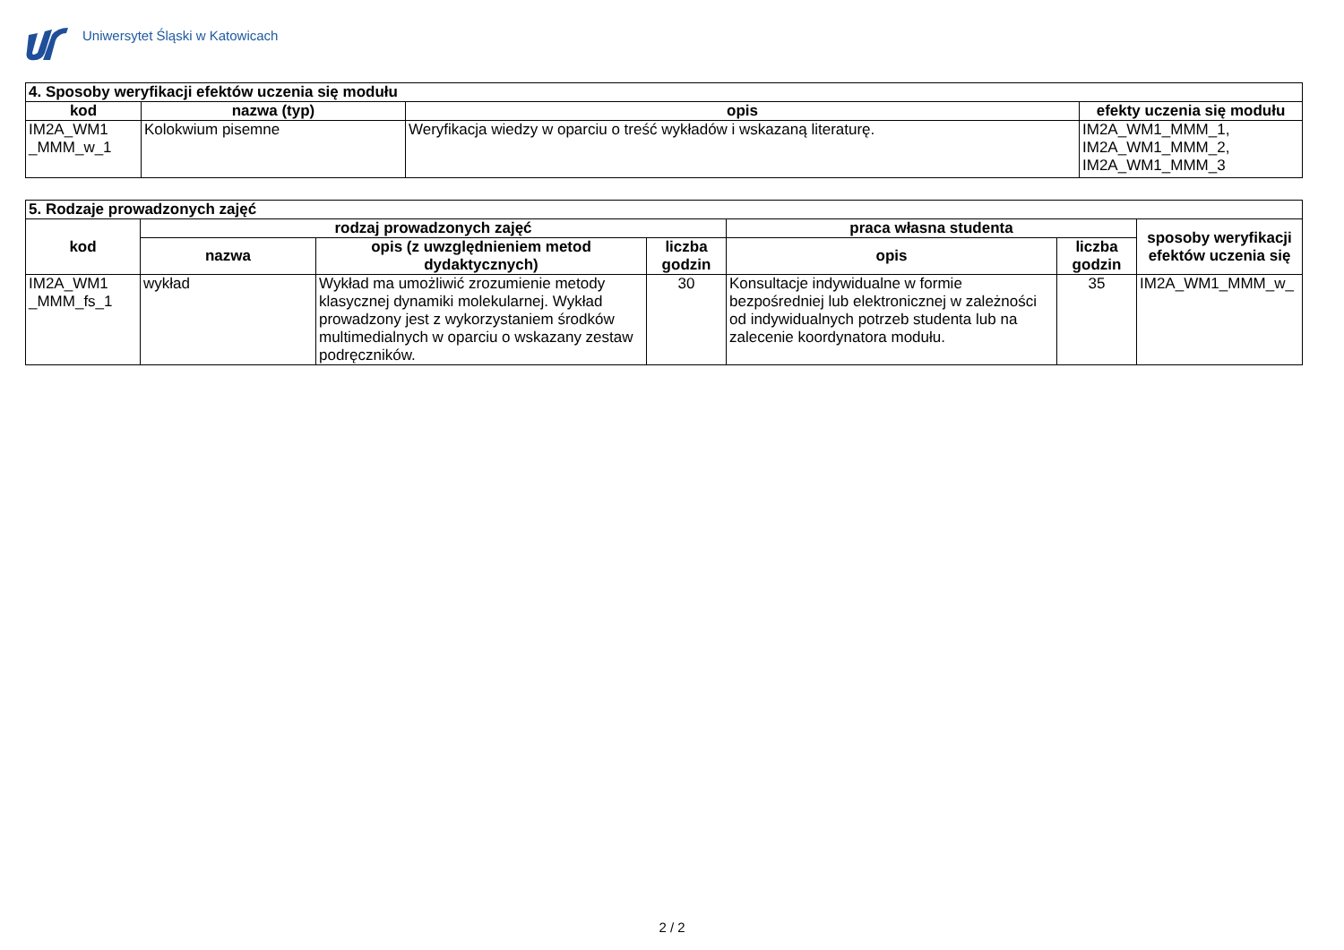Uniwersytet Śląski w Katowicach
| 4. Sposoby weryfikacji efektów uczenia się modułu | | | |
| kod | nazwa (typ) | opis | efekty uczenia się modułu |
| IM2A_WM1 _MMM_w_1 | Kolokwium pisemne | Weryfikacja wiedzy w oparciu o treść wykładów i wskazaną literaturę. | IM2A_WM1_MMM_1, IM2A_WM1_MMM_2, IM2A_WM1_MMM_3 |
| 5. Rodzaje prowadzonych zajęć | | | | | | |
| kod | rodzaj prowadzonych zajęć | | | praca własna studenta | | sposoby weryfikacji efektów uczenia się |
| | nazwa | opis (z uwzględnieniem metod dydaktycznych) | liczba godzin | opis | liczba godzin | |
| IM2A_WM1 _MMM_fs_1 | wykład | Wykład ma umożliwić zrozumienie metody klasycznej dynamiki molekularnej. Wykład prowadzony jest z wykorzystaniem środków multimedialnych w oparciu o wskazany zestaw podręczników. | 30 | Konsultacje indywidualne w formie bezpośredniej lub elektronicznej w zależności od indywidualnych potrzeb studenta lub na zalecenie koordynatora modułu. | 35 | IM2A_WM1_MMM_w_ |
2 / 2